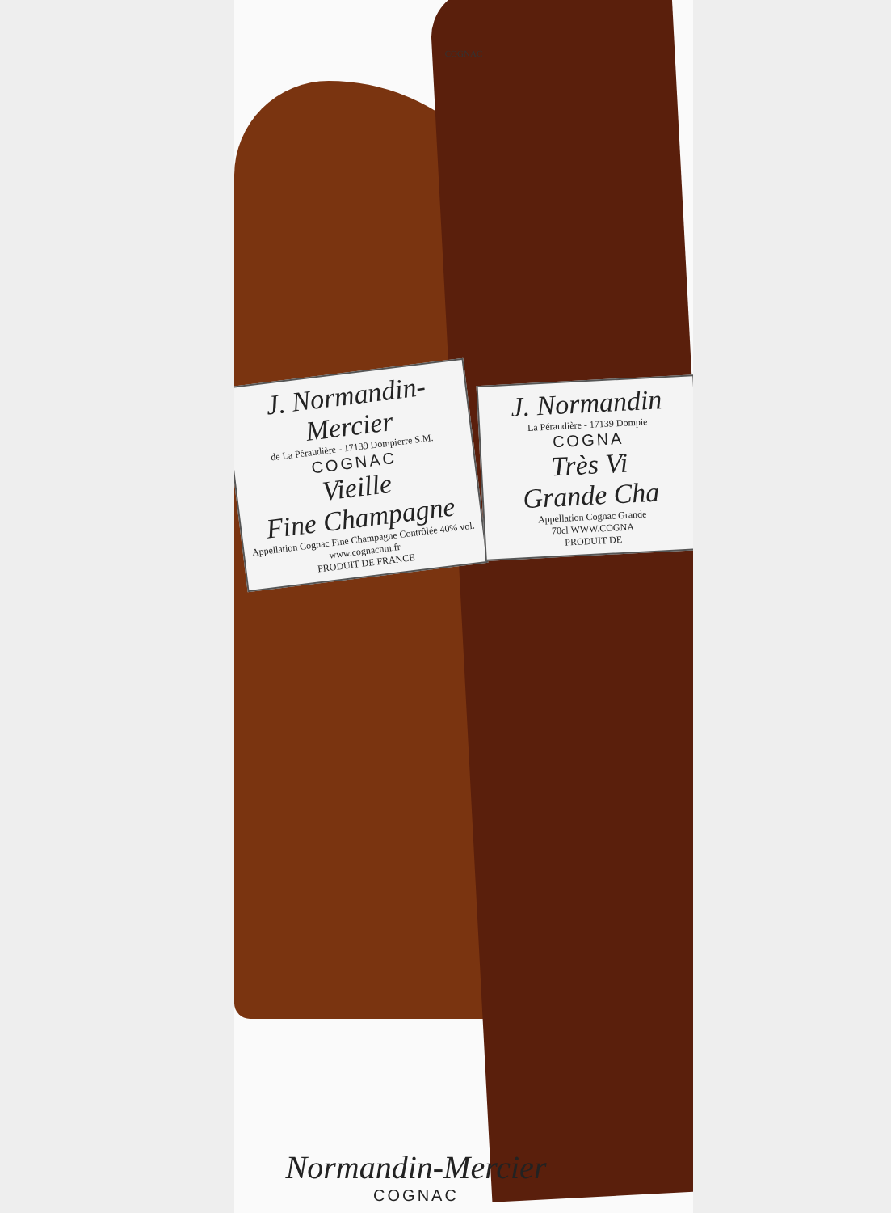COGNAC
J. Normandin-Mercier
de La Péraudière - 17139 Dompierre S.M.
COGNAC
Vieille
Fine Champagne
Appellation Cognac Fine Champagne Contrôlée 40% vol.
www.cognacnm.fr
PRODUIT DE FRANCE
J. Normandin
La Péraudière - 17139 Dompie
COGNA
Très Vi
Grande Cha
Appellation Cognac Grande
70cl WWW.COGNA
PRODUIT DE
Normandin-Mercier
COGNAC